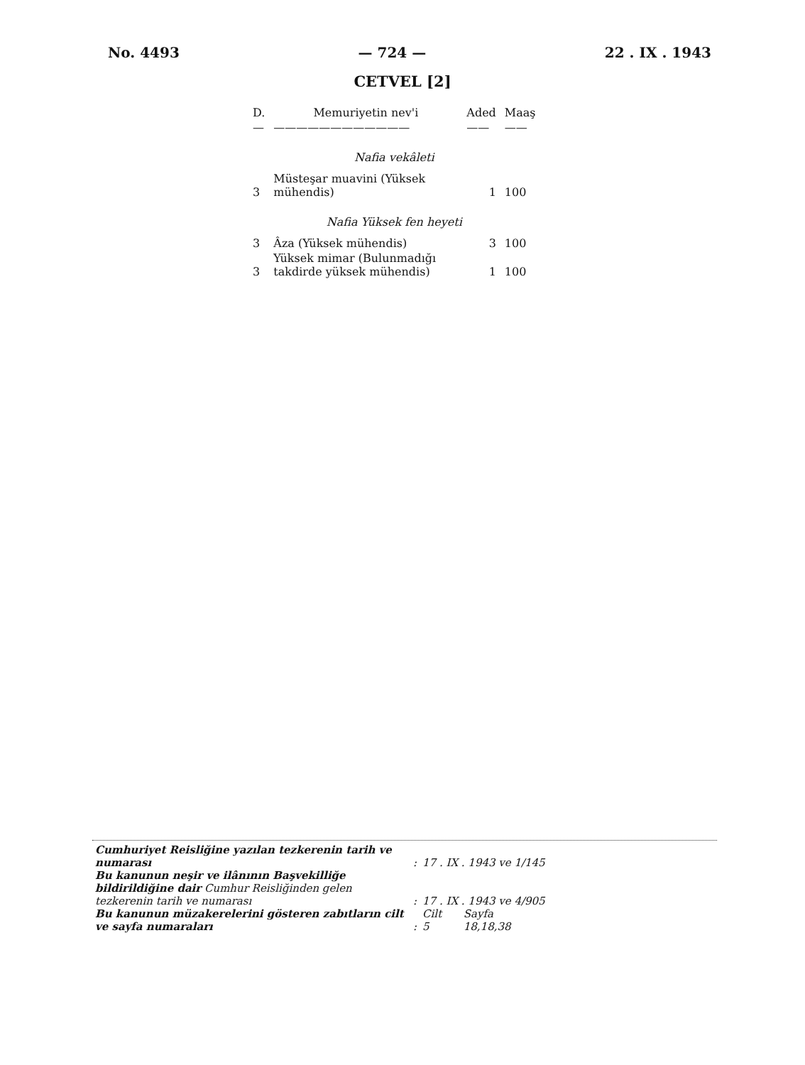No. 4493 — 724 — 22 . IX . 1943
CETVEL [2]
| D. | Memuriyetin nev'i | Aded | Maaş |
| --- | --- | --- | --- |
| — | ———————————— | —— | —— |
| Nafia vekâleti | | | |
| 3 | Müsteşar muavini (Yüksek mühendis) | 1 | 100 |
| Nafia Yüksek fen heyeti | | | |
| 3 | Âza (Yüksek mühendis) | 3 | 100 |
| 3 | Yüksek mimar (Bulunmadığı takdirde yüksek mühendis) | 1 | 100 |
| Cumhuriyet Reisliğine yazılan tezkerenin tarih ve numarası | : | 17 . IX . 1943 ve 1/145 | |
| Bu kanunun neşir ve ilânının Başvekilliğe bildirildiğine dair Cumhur Reisliğinden gelen tezkerenin tarih ve numarası | : | 17 . IX . 1943 ve 4/905 | |
| Bu kanunun müzakerelerini gösteren zabıtların cilt ve sayfa numaraları | : | Cilt 5 | Sayfa 18,18,38 |